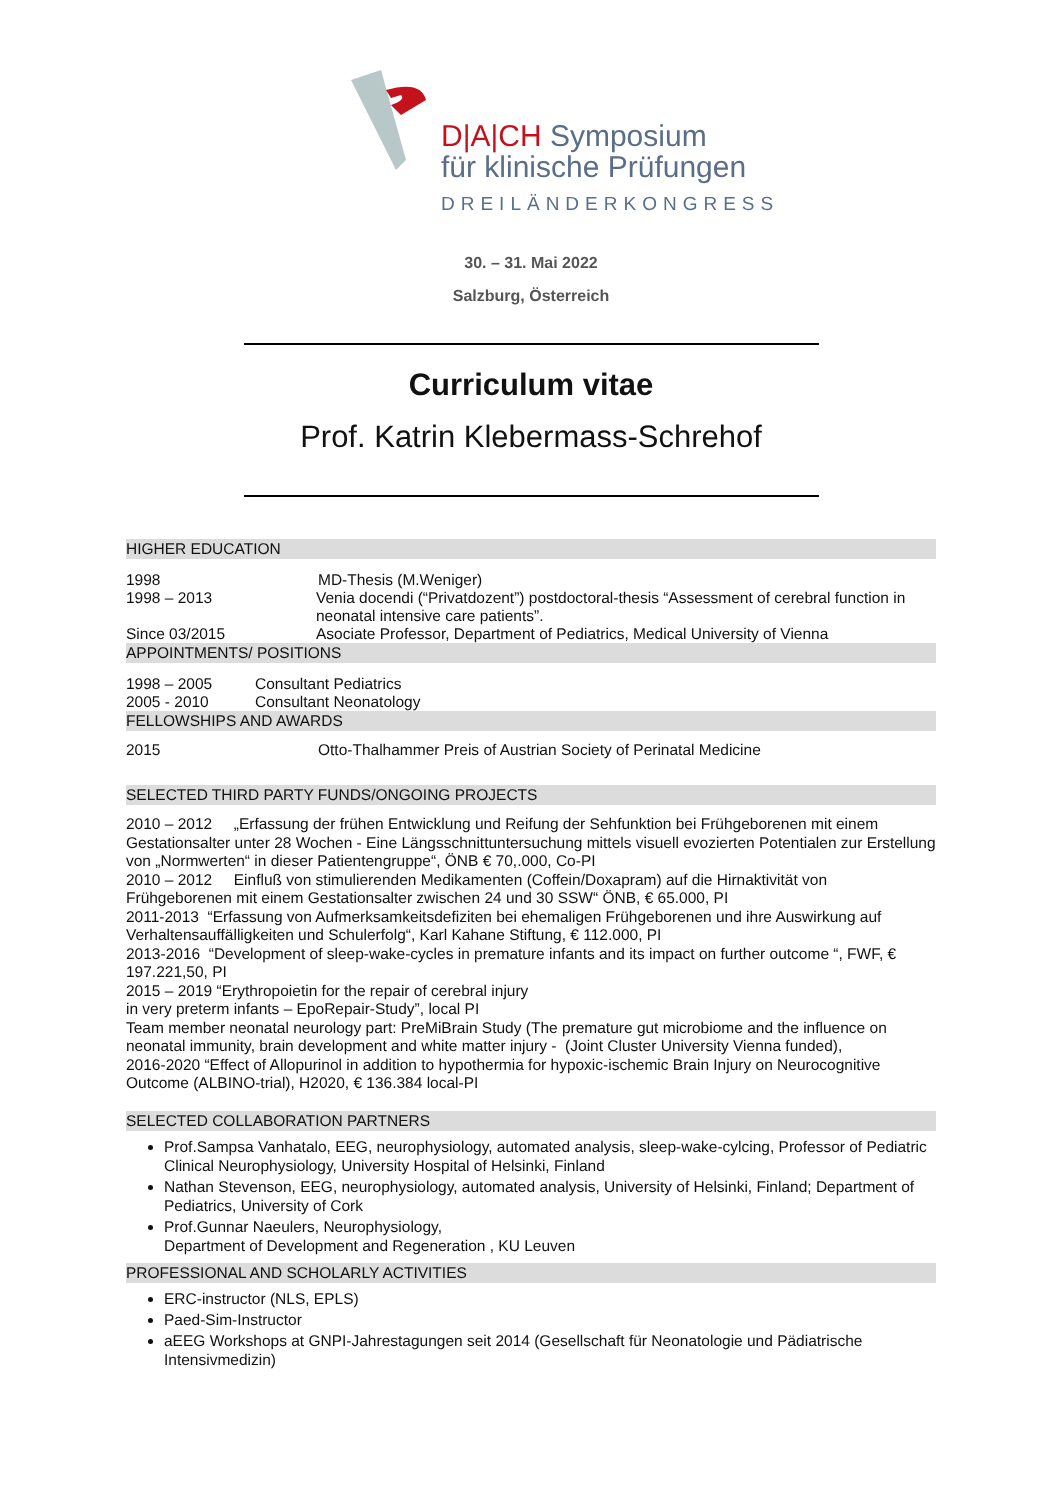D|A|CH Symposium
für klinische Prüfungen
DREILÄNDERKONGRESS
30. – 31. Mai 2022
Salzburg, Österreich
Curriculum vitae
Prof. Katrin Klebermass-Schrehof
HIGHER EDUCATION
1998 MD-Thesis (M.Weniger)
1998 – 2013 Venia docendi (“Privatdozent”) postdoctoral-thesis “Assessment of cerebral function in neonatal intensive care patients”.
Since 03/2015 Asociate Professor, Department of Pediatrics, Medical University of Vienna
APPOINTMENTS/ POSITIONS
1998 – 2005 Consultant Pediatrics
2005 - 2010 Consultant Neonatology
FELLOWSHIPS AND AWARDS
2015 Otto-Thalhammer Preis of Austrian Society of Perinatal Medicine
SELECTED THIRD PARTY FUNDS/ONGOING PROJECTS
2010 – 2012 „Erfassung der frühen Entwicklung und Reifung der Sehfunktion bei Frühgeborenen mit einem Gestationsalter unter 28 Wochen - Eine Längsschnittuntersuchung mittels visuell evozierten Potentialen zur Erstellung von „Normwerten“ in dieser Patientengruppe“, ÖNB € 70,.000, Co-PI
2010 – 2012 Einfluß von stimulierenden Medikamenten (Coffein/Doxapram) auf die Hirnaktivität von Frühgeborenen mit einem Gestationsalter zwischen 24 und 30 SSW“ ÖNB, € 65.000, PI
2011-2013 “Erfassung von Aufmerksamkeitsdefiziten bei ehemaligen Frühgeborenen und ihre Auswirkung auf Verhaltensauffälligkeiten und Schulerfolg“, Karl Kahane Stiftung, € 112.000, PI
2013-2016 “Development of sleep-wake-cycles in premature infants and its impact on further outcome “, FWF, € 197.221,50, PI
2015 – 2019 “Erythropoietin for the repair of cerebral injury
in very preterm infants – EpoRepair-Study”, local PI
Team member neonatal neurology part: PreMiBrain Study (The premature gut microbiome and the influence on neonatal immunity, brain development and white matter injury - (Joint Cluster University Vienna funded),
2016-2020 “Effect of Allopurinol in addition to hypothermia for hypoxic-ischemic Brain Injury on Neurocognitive Outcome (ALBINO-trial), H2020, € 136.384 local-PI
SELECTED COLLABORATION PARTNERS
Prof.Sampsa Vanhatalo, EEG, neurophysiology, automated analysis, sleep-wake-cylcing, Professor of Pediatric Clinical Neurophysiology, University Hospital of Helsinki, Finland
Nathan Stevenson, EEG, neurophysiology, automated analysis, University of Helsinki, Finland; Department of Pediatrics, University of Cork
Prof.Gunnar Naeulers, Neurophysiology,
Department of Development and Regeneration , KU Leuven
PROFESSIONAL AND SCHOLARLY ACTIVITIES
ERC-instructor (NLS, EPLS)
Paed-Sim-Instructor
aEEG Workshops at GNPI-Jahrestagungen seit 2014 (Gesellschaft für Neonatologie und Pädiatrische Intensivmedizin)